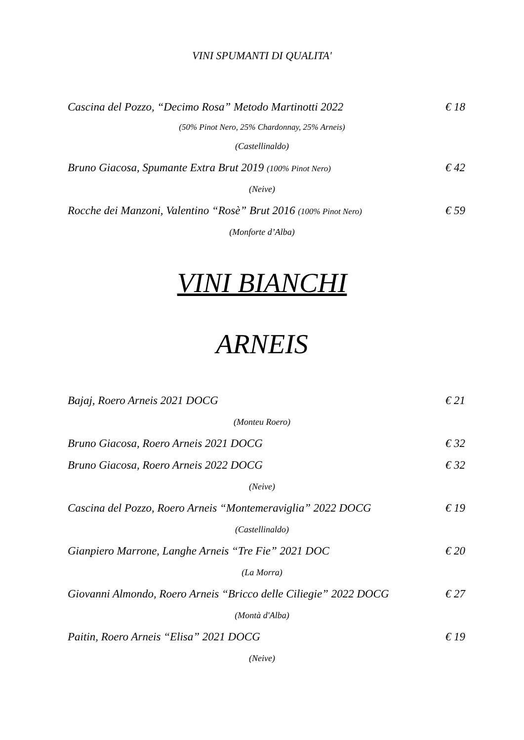VINI SPUMANTI DI QUALITA'
Cascina del Pozzo, “Decimo Rosa” Metodo Martinotti 2022 € 18
(50% Pinot Nero, 25% Chardonnay, 25% Arneis)
(Castellinaldo)
Bruno Giacosa, Spumante Extra Brut 2019 (100% Pinot Nero) € 42
(Neive)
Rocche dei Manzoni, Valentino “Rosè” Brut 2016 (100% Pinot Nero) € 59
(Monforte d’Alba)
VINI BIANCHI
ARNEIS
Bajaj, Roero Arneis 2021 DOCG € 21
(Monteu Roero)
Bruno Giacosa, Roero Arneis 2021 DOCG € 32
Bruno Giacosa, Roero Arneis 2022 DOCG € 32
(Neive)
Cascina del Pozzo, Roero Arneis “Montemeraviglia” 2022 DOCG € 19
(Castellinaldo)
Gianpiero Marrone, Langhe Arneis “Tre Fie” 2021 DOC € 20
(La Morra)
Giovanni Almondo, Roero Arneis “Bricco delle Ciliegie” 2022 DOCG € 27
(Montà d'Alba)
Paitin, Roero Arneis “Elisa” 2021 DOCG € 19
(Neive)